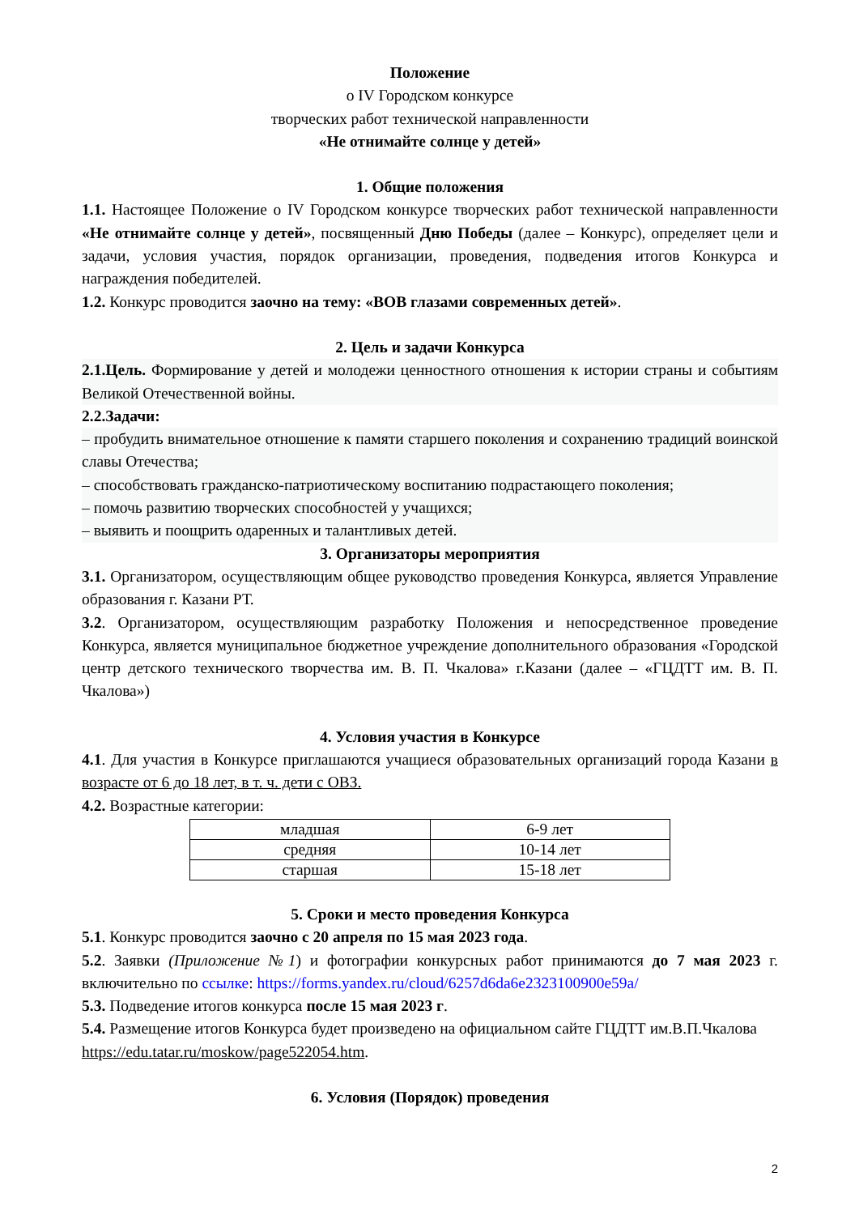Положение
о IV Городском конкурсе
творческих работ технической направленности
«Не отнимайте солнце у детей»
1. Общие положения
1.1. Настоящее Положение о IV Городском конкурсе творческих работ технической направленности «Не отнимайте солнце у детей», посвященный Дню Победы (далее – Конкурс), определяет цели и задачи, условия участия, порядок организации, проведения, подведения итогов Конкурса и награждения победителей.
1.2. Конкурс проводится заочно на тему: «ВОВ глазами современных детей».
2. Цель и задачи Конкурса
2.1.Цель. Формирование у детей и молодежи ценностного отношения к истории страны и событиям Великой Отечественной войны.
2.2.Задачи:
– пробудить внимательное отношение к памяти старшего поколения и сохранению традиций воинской славы Отечества;
– способствовать гражданско-патриотическому воспитанию подрастающего поколения;
– помочь развитию творческих способностей у учащихся;
– выявить и поощрить одаренных и талантливых детей.
3. Организаторы мероприятия
3.1. Организатором, осуществляющим общее руководство проведения Конкурса, является Управление образования г. Казани РТ.
3.2. Организатором, осуществляющим разработку Положения и непосредственное проведение Конкурса, является муниципальное бюджетное учреждение дополнительного образования «Городской центр детского технического творчества им. В. П. Чкалова» г.Казани (далее – «ГЦДТТ им. В. П. Чкалова»)
4. Условия участия в Конкурсе
4.1. Для участия в Конкурсе приглашаются учащиеся образовательных организаций города Казани в возрасте от 6 до 18 лет, в т. ч. дети с ОВЗ.
4.2. Возрастные категории:
| младшая | 6-9 лет |
| средняя | 10-14 лет |
| старшая | 15-18 лет |
5. Сроки и место проведения Конкурса
5.1. Конкурс проводится заочно с 20 апреля по 15 мая 2023 года.
5.2. Заявки (Приложение №1) и фотографии конкурсных работ принимаются до 7 мая 2023 г. включительно по ссылке: https://forms.yandex.ru/cloud/6257d6da6e2323100900e59a/
5.3. Подведение итогов конкурса после 15 мая 2023 г.
5.4. Размещение итогов Конкурса будет произведено на официальном сайте ГЦДТТ им.В.П.Чкалова https://edu.tatar.ru/moskow/page522054.htm.
6. Условия (Порядок) проведения
2